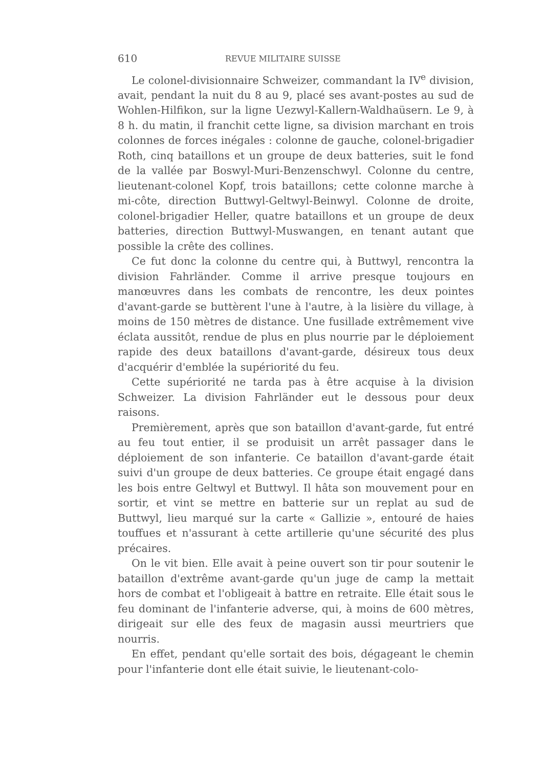610 REVUE MILITAIRE SUISSE
Le colonel-divisionnaire Schweizer, commandant la IV<sup>e</sup> division, avait, pendant la nuit du 8 au 9, placé ses avant-postes au sud de Wohlen-Hilfikon, sur la ligne Uezwyl-Kallern-Waldhaüsern. Le 9, à 8 h. du matin, il franchit cette ligne, sa division marchant en trois colonnes de forces inégales : colonne de gauche, colonel-brigadier Roth, cinq bataillons et un groupe de deux batteries, suit le fond de la vallée par Boswyl-Muri-Benzenschwyl. Colonne du centre, lieutenant-colonel Kopf, trois bataillons; cette colonne marche à mi-côte, direction Buttwyl-Geltwyl-Beinwyl. Colonne de droite, colonel-brigadier Heller, quatre bataillons et un groupe de deux batteries, direction Buttwyl-Muswangen, en tenant autant que possible la crête des collines.
Ce fut donc la colonne du centre qui, à Buttwyl, rencontra la division Fahrländer. Comme il arrive presque toujours en manœuvres dans les combats de rencontre, les deux pointes d'avant-garde se buttèrent l'une à l'autre, à la lisière du village, à moins de 150 mètres de distance. Une fusillade extrêmement vive éclata aussitôt, rendue de plus en plus nourrie par le déploiement rapide des deux bataillons d'avant-garde, désireux tous deux d'acquérir d'emblée la supériorité du feu.
Cette supériorité ne tarda pas à être acquise à la division Schweizer. La division Fahrländer eut le dessous pour deux raisons.
Premièrement, après que son bataillon d'avant-garde, fut entré au feu tout entier, il se produisit un arrêt passager dans le déploiement de son infanterie. Ce bataillon d'avant-garde était suivi d'un groupe de deux batteries. Ce groupe était engagé dans les bois entre Geltwyl et Buttwyl. Il hâta son mouvement pour en sortir, et vint se mettre en batterie sur un replat au sud de Buttwyl, lieu marqué sur la carte « Gallizie », entouré de haies touffues et n'assurant à cette artillerie qu'une sécurité des plus précaires.
On le vit bien. Elle avait à peine ouvert son tir pour soutenir le bataillon d'extrême avant-garde qu'un juge de camp la mettait hors de combat et l'obligeait à battre en retraite. Elle était sous le feu dominant de l'infanterie adverse, qui, à moins de 600 mètres, dirigeait sur elle des feux de magasin aussi meurtriers que nourris.
En effet, pendant qu'elle sortait des bois, dégageant le chemin pour l'infanterie dont elle était suivie, le lieutenant-colo-